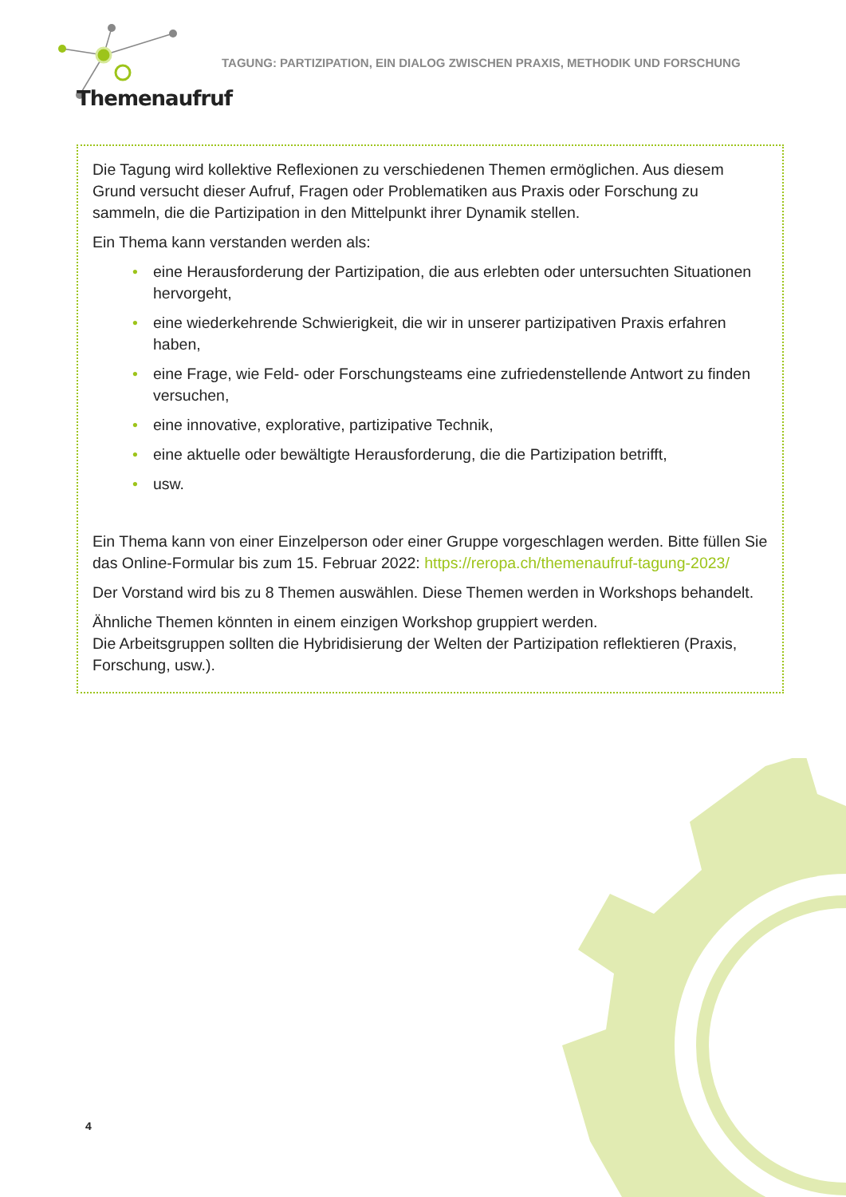TAGUNG: PARTIZIPATION, EIN DIALOG ZWISCHEN PRAXIS, METHODIK UND FORSCHUNG
Themenaufruf
Die Tagung wird kollektive Reflexionen zu verschiedenen Themen ermöglichen. Aus die­sem Grund versucht dieser Aufruf, Fragen oder Problematiken aus Praxis oder Forschung zu sammeln, die die Partizipation in den Mittelpunkt ihrer Dynamik stellen.
Ein Thema kann verstanden werden als:
• eine Herausforderung der Partizipation, die aus erlebten oder untersuchten Situationen hervorgeht,
• eine wiederkehrende Schwierigkeit, die wir in unserer partizipativen Praxis erfahren haben,
• eine Frage, wie Feld- oder Forschungsteams eine zufriedenstellende Antwort zu finden versuchen,
• eine innovative, explorative, partizipative Technik,
• eine aktuelle oder bewältigte Herausforderung, die die Partizipation betrifft,
• usw.
Ein Thema kann von einer Einzelperson oder einer Gruppe vorgeschlagen werden. Bitte füllen Sie das Online-Formular bis zum 15. Februar 2022: https://reropa.ch/theme­naufruf-tagung-2023/
Der Vorstand wird bis zu 8 Themen auswählen. Diese Themen werden in Workshops behandelt.
Ähnliche Themen könnten in einem einzigen Workshop gruppiert werden.
Die Arbeitsgruppen sollten die Hybridisierung der Welten der Partizipation reflektieren (Praxis, Forschung, usw.).
4